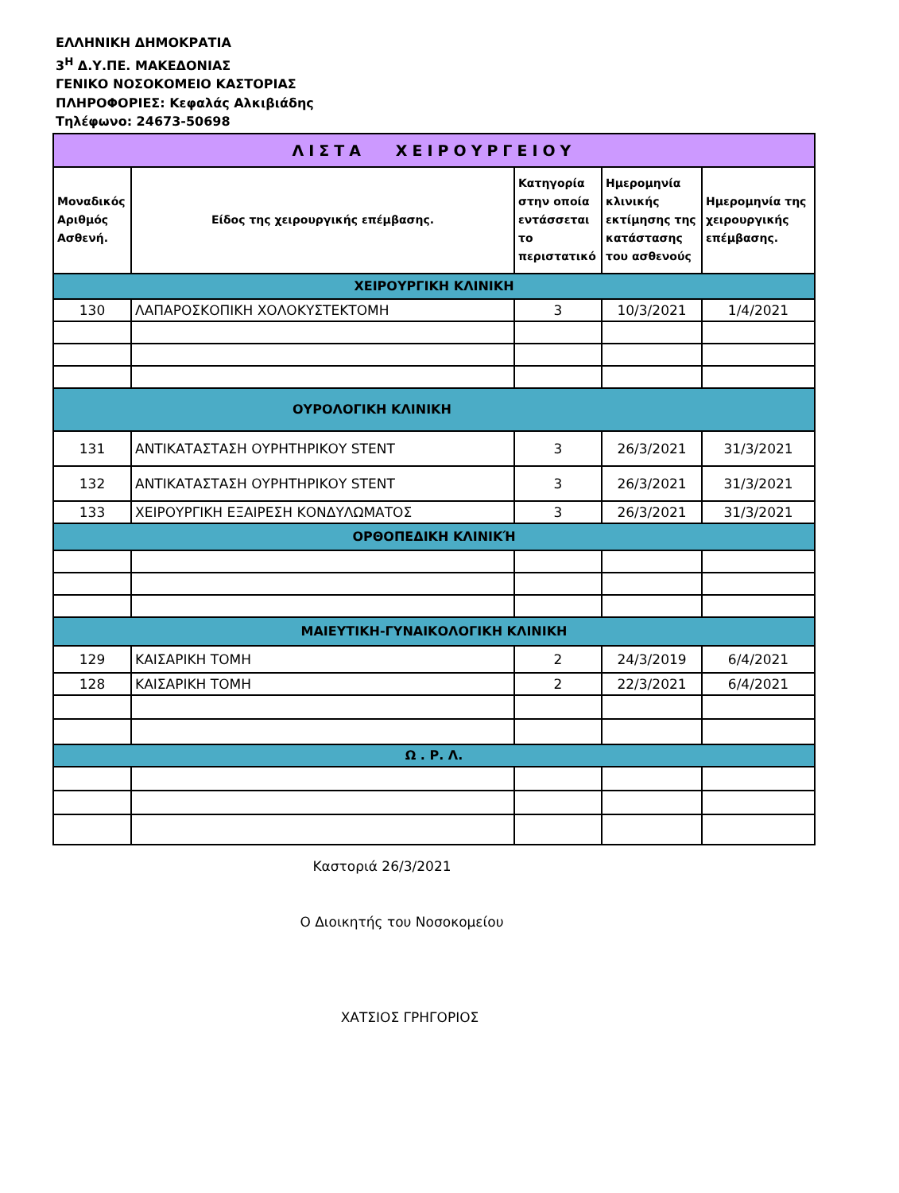ΕΛΛΗΝΙΚΗ ΔΗΜΟΚΡΑΤΙΑ
3<sup>Η</sup> Δ.Υ.ΠΕ. ΜΑΚΕΔΟΝΙΑΣ
ΓΕΝΙΚΟ ΝΟΣΟΚΟΜΕΙΟ ΚΑΣΤΟΡΙΑΣ
ΠΛΗΡΟΦΟΡΙΕΣ: Κεφαλάς Αλκιβιάδης
Τηλέφωνο: 24673-50698
| ΛΙΣΤΑ ΧΕΙΡΟΥΡΓΕΙΟΥ | | | | |
| Μοναδικός Αριθμός Ασθενή. | Είδος της χειρουργικής επέμβασης. | Κατηγορία στην οποία εντάσσεται το περιστατικό | Ημερομηνία κλινικής εκτίμησης της κατάστασης του ασθενούς | Ημερομηνία της χειρουργικής επέμβασης. |
| ΧΕΙΡΟΥΡΓΙΚΗ ΚΛΙΝΙΚΗ | | | | |
| 130 | ΛΑΠΑΡΟΣΚΟΠΙΚΗ ΧΟΛΟΚΥΣΤΕΚΤΟΜΗ | 3 | 10/3/2021 | 1/4/2021 |
| ΟΥΡΟΛΟΓΙΚΗ ΚΛΙΝΙΚΗ | | | | |
| 131 | ΑΝΤΙΚΑΤΑΣΤΑΣΗ ΟΥΡΗΤΗΡΙΚΟΥ STENT | 3 | 26/3/2021 | 31/3/2021 |
| 132 | ΑΝΤΙΚΑΤΑΣΤΑΣΗ ΟΥΡΗΤΗΡΙΚΟΥ STENT | 3 | 26/3/2021 | 31/3/2021 |
| 133 | ΧΕΙΡΟΥΡΓΙΚΗ ΕΞΑΙΡΕΣΗ ΚΟΝΔΥΛΩΜΑΤΟΣ | 3 | 26/3/2021 | 31/3/2021 |
| ΟΡΘΟΠΕΔΙΚΗ ΚΛΙΝΙΚΉ | | | | |
| ΜΑΙΕΥΤΙΚΗ-ΓΥΝΑΙΚΟΛΟΓΙΚΗ ΚΛΙΝΙΚΗ | | | | |
| 129 | ΚΑΙΣΑΡΙΚΗ ΤΟΜΗ | 2 | 24/3/2019 | 6/4/2021 |
| 128 | ΚΑΙΣΑΡΙΚΗ ΤΟΜΗ | 2 | 22/3/2021 | 6/4/2021 |
| Ω . Ρ. Λ. | | | | |
Καστοριά 26/3/2021
Ο Διοικητής του Νοσοκομείου
ΧΑΤΣΙΟΣ ΓΡΗΓΟΡΙΟΣ